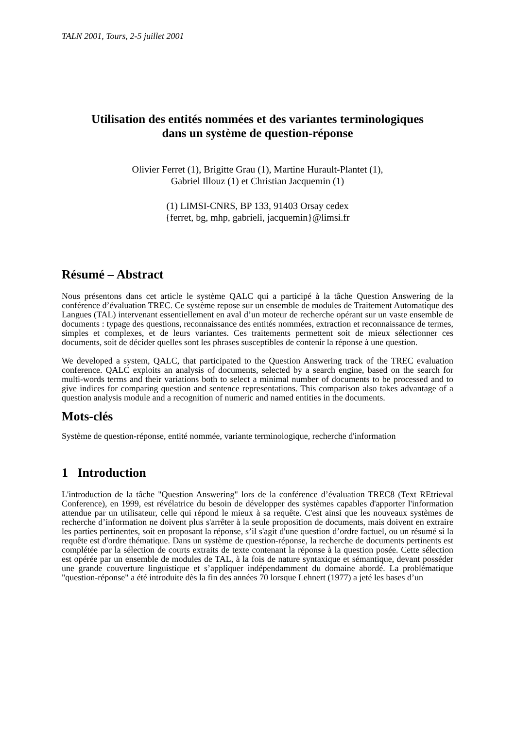TALN 2001, Tours, 2-5 juillet 2001
Utilisation des entités nommées et des variantes terminologiques
dans un système de question-réponse
Olivier Ferret (1), Brigitte Grau (1), Martine Hurault-Plantet (1),
Gabriel Illouz (1) et Christian Jacquemin (1)
(1) LIMSI-CNRS, BP 133, 91403 Orsay cedex
{ferret, bg, mhp, gabrieli, jacquemin}@limsi.fr
Résumé – Abstract
Nous présentons dans cet article le système QALC qui a participé à la tâche Question Answering de la conférence d’évaluation TREC. Ce système repose sur un ensemble de modules de Traitement Automatique des Langues (TAL) intervenant essentiellement en aval d’un moteur de recherche opérant sur un vaste ensemble de documents : typage des questions, reconnaissance des entités nommées, extraction et reconnaissance de termes, simples et complexes, et de leurs variantes. Ces traitements permettent soit de mieux sélectionner ces documents, soit de décider quelles sont les phrases susceptibles de contenir la réponse à une question.
We developed a system, QALC, that participated to the Question Answering track of the TREC evaluation conference. QALC exploits an analysis of documents, selected by a search engine, based on the search for multi-words terms and their variations both to select a minimal number of documents to be processed and to give indices for comparing question and sentence representations. This comparison also takes advantage of a question analysis module and a recognition of numeric and named entities in the documents.
Mots-clés
Système de question-réponse, entité nommée, variante terminologique, recherche d'information
1 Introduction
L'introduction de la tâche "Question Answering" lors de la conférence d’évaluation TREC8 (Text REtrieval Conference), en 1999, est révélatrice du besoin de développer des systèmes capables d'apporter l'information attendue par un utilisateur, celle qui répond le mieux à sa requête. C'est ainsi que les nouveaux systèmes de recherche d’information ne doivent plus s'arrêter à la seule proposition de documents, mais doivent en extraire les parties pertinentes, soit en proposant la réponse, s’il s'agit d'une question d’ordre factuel, ou un résumé si la requête est d'ordre thématique. Dans un système de question-réponse, la recherche de documents pertinents est complétée par la sélection de courts extraits de texte contenant la réponse à la question posée. Cette sélection est opérée par un ensemble de modules de TAL, à la fois de nature syntaxique et sémantique, devant posséder une grande couverture linguistique et s’appliquer indépendamment du domaine abordé. La problématique "question-réponse" a été introduite dès la fin des années 70 lorsque Lehnert (1977) a jeté les bases d’un